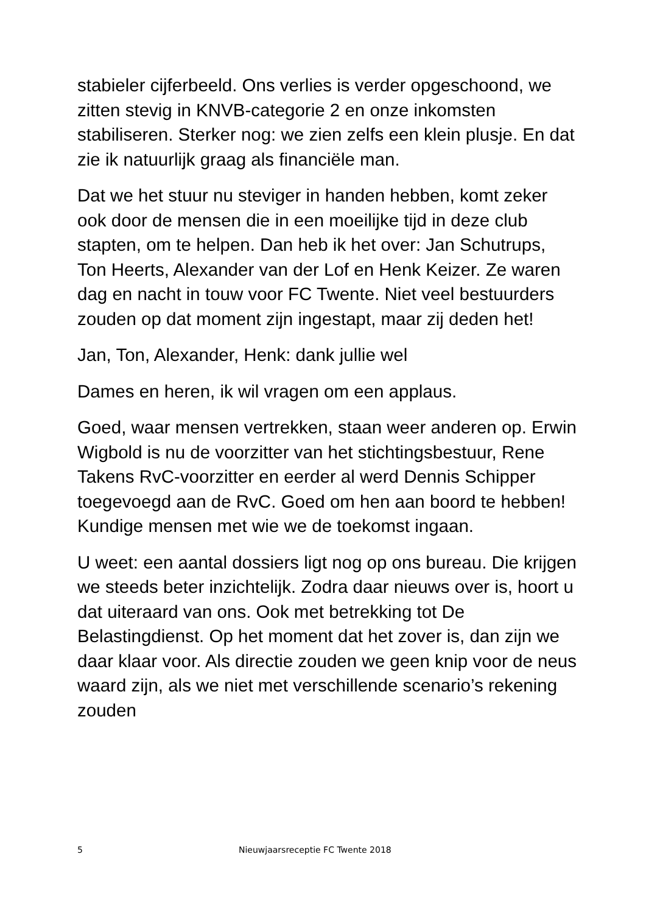stabieler cijferbeeld. Ons verlies is verder opgeschoond, we zitten stevig in KNVB-categorie 2 en onze inkomsten stabiliseren. Sterker nog: we zien zelfs een klein plusje. En dat zie ik natuurlijk graag als financiële man.
Dat we het stuur nu steviger in handen hebben, komt zeker ook door de mensen die in een moeilijke tijd in deze club stapten, om te helpen. Dan heb ik het over: Jan Schutrups, Ton Heerts, Alexander van der Lof en Henk Keizer. Ze waren dag en nacht in touw voor FC Twente. Niet veel bestuurders zouden op dat moment zijn ingestapt, maar zij deden het!
Jan, Ton, Alexander, Henk: dank jullie wel
Dames en heren, ik wil vragen om een applaus.
Goed, waar mensen vertrekken, staan weer anderen op. Erwin Wigbold is nu de voorzitter van het stichtingsbestuur, Rene Takens RvC-voorzitter en eerder al werd Dennis Schipper toegevoegd aan de RvC. Goed om hen aan boord te hebben! Kundige mensen met wie we de toekomst ingaan.
U weet: een aantal dossiers ligt nog op ons bureau. Die krijgen we steeds beter inzichtelijk. Zodra daar nieuws over is, hoort u dat uiteraard van ons. Ook met betrekking tot De Belastingdienst. Op het moment dat het zover is, dan zijn we daar klaar voor. Als directie zouden we geen knip voor de neus waard zijn, als we niet met verschillende scenario’s rekening zouden
5 Nieuwjaarsreceptie FC Twente 2018